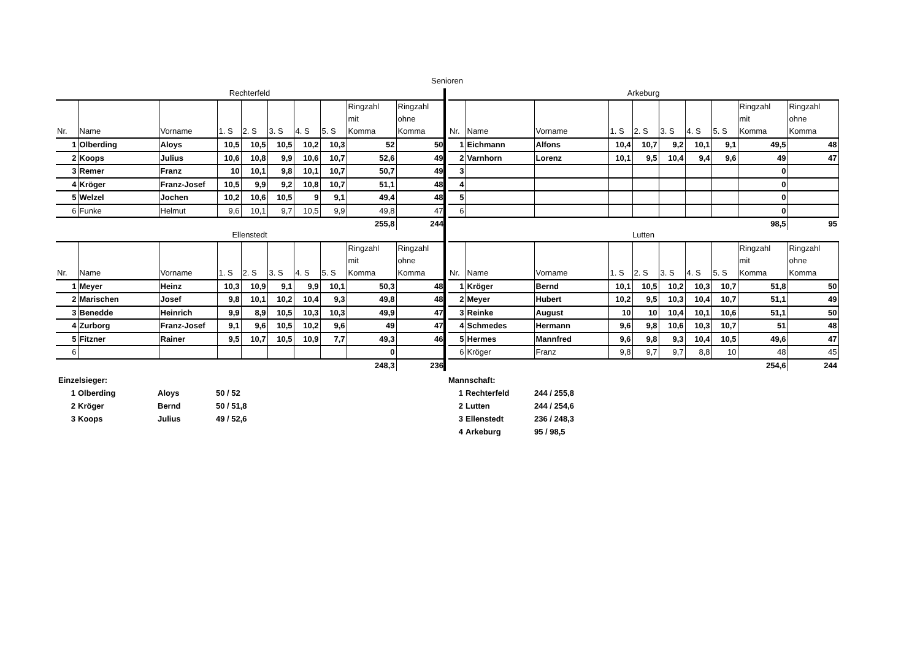Senioren
Rechterfeld
| Nr. | Name | Vorname | 1. S | 2. S | 3. S | 4. S | 5. S | Ringzahl mit Komma | Ringzahl ohne Komma |
| --- | --- | --- | --- | --- | --- | --- | --- | --- | --- |
| 1 | Olberding | Aloys | 10,5 | 10,5 | 10,5 | 10,2 | 10,3 | 52 | 50 |
| 2 | Koops | Julius | 10,6 | 10,8 | 9,9 | 10,6 | 10,7 | 52,6 | 49 |
| 3 | Remer | Franz | 10 | 10,1 | 9,8 | 10,1 | 10,7 | 50,7 | 49 |
| 4 | Kröger | Franz-Josef | 10,5 | 9,9 | 9,2 | 10,8 | 10,7 | 51,1 | 48 |
| 5 | Welzel | Jochen | 10,2 | 10,6 | 10,5 | 9 | 9,1 | 49,4 | 48 |
| 6 | Funke | Helmut | 9,6 | 10,1 | 9,7 | 10,5 | 9,9 | 49,8 | 47 |
| | | | | | | | | 255,8 | 244 |
Ellenstedt
| Nr. | Name | Vorname | 1. S | 2. S | 3. S | 4. S | 5. S | Ringzahl mit Komma | Ringzahl ohne Komma |
| --- | --- | --- | --- | --- | --- | --- | --- | --- | --- |
| 1 | Meyer | Heinz | 10,3 | 10,9 | 9,1 | 9,9 | 10,1 | 50,3 | 48 |
| 2 | Marischen | Josef | 9,8 | 10,1 | 10,2 | 10,4 | 9,3 | 49,8 | 48 |
| 3 | Benedde | Heinrich | 9,9 | 8,9 | 10,5 | 10,3 | 10,3 | 49,9 | 47 |
| 4 | Zurborg | Franz-Josef | 9,1 | 9,6 | 10,5 | 10,2 | 9,6 | 49 | 47 |
| 5 | Fitzner | Rainer | 9,5 | 10,7 | 10,5 | 10,9 | 7,7 | 49,3 | 46 |
| 6 | | | | | | | | 0 | |
| | | | | | | | | 248,3 | 236 |
Arkeburg
| Nr. | Name | Vorname | 1. S | 2. S | 3. S | 4. S | 5. S | Ringzahl mit Komma | Ringzahl ohne Komma |
| --- | --- | --- | --- | --- | --- | --- | --- | --- | --- |
| 1 | Eichmann | Alfons | 10,4 | 10,7 | 9,2 | 10,1 | 9,1 | 49,5 | 48 |
| 2 | Varnhorn | Lorenz | 10,1 | 9,5 | 10,4 | 9,4 | 9,6 | 49 | 47 |
| 3 | | | | | | | | 0 | |
| 4 | | | | | | | | 0 | |
| 5 | | | | | | | | 0 | |
| 6 | | | | | | | | 0 | |
| | | | | | | | | 98,5 | 95 |
Lutten
| Nr. | Name | Vorname | 1. S | 2. S | 3. S | 4. S | 5. S | Ringzahl mit Komma | Ringzahl ohne Komma |
| --- | --- | --- | --- | --- | --- | --- | --- | --- | --- |
| 1 | Kröger | Bernd | 10,1 | 10,5 | 10,2 | 10,3 | 10,7 | 51,8 | 50 |
| 2 | Meyer | Hubert | 10,2 | 9,5 | 10,3 | 10,4 | 10,7 | 51,1 | 49 |
| 3 | Reinke | August | 10 | 10 | 10,4 | 10,1 | 10,6 | 51,1 | 50 |
| 4 | Schmedes | Hermann | 9,6 | 9,8 | 10,6 | 10,3 | 10,7 | 51 | 48 |
| 5 | Hermes | Mannfred | 9,6 | 9,8 | 9,3 | 10,4 | 10,5 | 49,6 | 47 |
| 6 | Kröger | Franz | 9,8 | 9,7 | 9,7 | 8,8 | 10 | 48 | 45 |
| | | | | | | | | 254,6 | 244 |
Einzelsieger:
1 Olberding Aloys 50 / 52
2 Kröger Bernd 50 / 51,8
3 Koops Julius 49 / 52,6
Mannschaft:
1 Rechterfeld 244 / 255,8
2 Lutten 244 / 254,6
3 Ellenstedt 236 / 248,3
4 Arkeburg 95 / 98,5